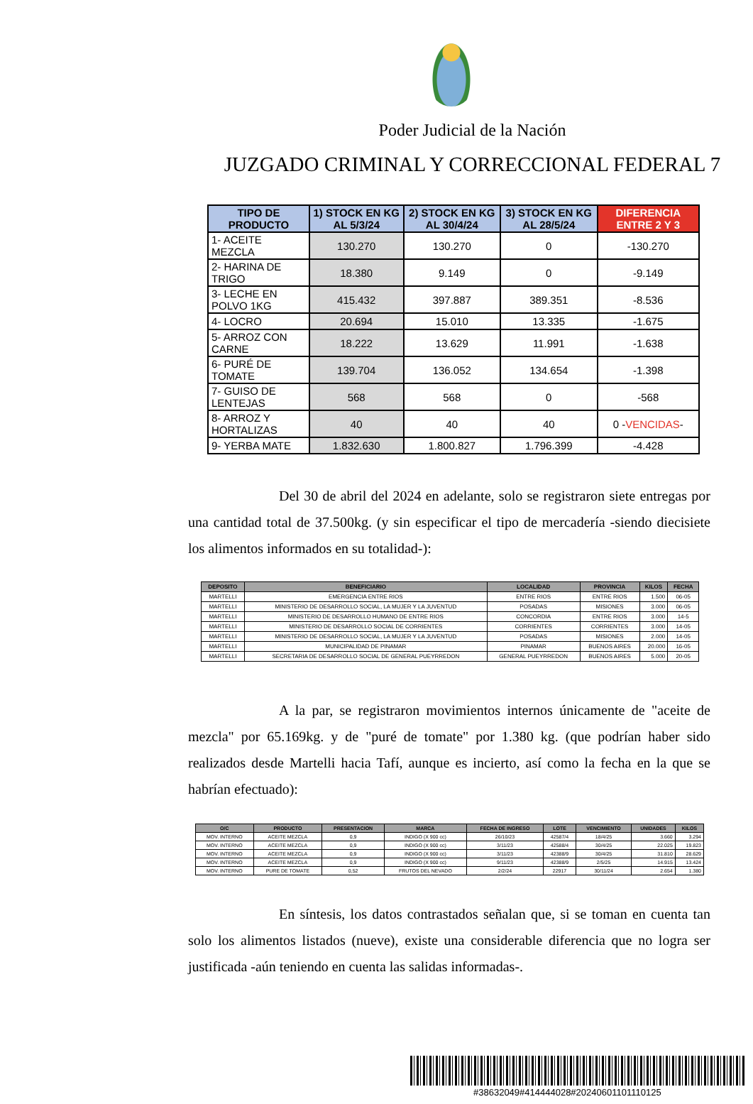Poder Judicial de la Nación
JUZGADO CRIMINAL Y CORRECCIONAL FEDERAL 7
| TIPO DE PRODUCTO | 1) STOCK EN KG AL 5/3/24 | 2) STOCK EN KG AL 30/4/24 | 3) STOCK EN KG AL 28/5/24 | DIFERENCIA ENTRE 2 Y 3 |
| --- | --- | --- | --- | --- |
| 1- ACEITE MEZCLA | 130.270 | 130.270 | 0 | -130.270 |
| 2- HARINA DE TRIGO | 18.380 | 9.149 | 0 | -9.149 |
| 3- LECHE EN POLVO 1KG | 415.432 | 397.887 | 389.351 | -8.536 |
| 4- LOCRO | 20.694 | 15.010 | 13.335 | -1.675 |
| 5- ARROZ CON CARNE | 18.222 | 13.629 | 11.991 | -1.638 |
| 6- PURÉ DE TOMATE | 139.704 | 136.052 | 134.654 | -1.398 |
| 7- GUISO DE LENTEJAS | 568 | 568 | 0 | -568 |
| 8- ARROZ Y HORTALIZAS | 40 | 40 | 40 | 0 - VENCIDAS - |
| 9- YERBA MATE | 1.832.630 | 1.800.827 | 1.796.399 | -4.428 |
Del 30 de abril del 2024 en adelante, solo se registraron siete entregas por una cantidad total de 37.500kg. (y sin especificar el tipo de mercadería -siendo diecisiete los alimentos informados en su totalidad-):
| DEPOSITO | BENEFICIARIO | LOCALIDAD | PROVINCIA | KILOS | FECHA |
| --- | --- | --- | --- | --- | --- |
| MARTELLI | EMERGENCIA ENTRE RIOS | ENTRE RIOS | ENTRE RIOS | 1.500 | 06-05 |
| MARTELLI | MINISTERIO DE DESARROLLO SOCIAL, LA MUJER Y LA JUVENTUD | POSADAS | MISIONES | 3.000 | 06-05 |
| MARTELLI | MINISTERIO DE DESARROLLO HUMANO DE ENTRE RIOS | CONCORDIA | ENTRE RIOS | 3.000 | 14-5 |
| MARTELLI | MINISTERIO DE DESARROLLO SOCIAL DE CORRIENTES | CORRIENTES | CORRIENTES | 3.000 | 14-05 |
| MARTELLI | MINISTERIO DE DESARROLLO SOCIAL, LA MUJER Y LA JUVENTUD | POSADAS | MISIONES | 2.000 | 14-05 |
| MARTELLI | MUNICIPALIDAD DE PINAMAR | PINAMAR | BUENOS AIRES | 20.000 | 16-05 |
| MARTELLI | SECRETARIA DE DESARROLLO SOCIAL DE GENERAL PUEYRREDON | GENERAL PUEYRREDON | BUENOS AIRES | 5.000 | 20-05 |
A la par, se registraron movimientos internos únicamente de "aceite de mezcla" por 65.169kg. y de "puré de tomate" por 1.380 kg. (que podrían haber sido realizados desde Martelli hacia Tafí, aunque es incierto, así como la fecha en la que se habrían efectuado):
| O/C | PRODUCTO | PRESENTACION | MARCA | FECHA DE INGRESO | LOTE | VENCIMIENTO | UNIDADES | KILOS |
| --- | --- | --- | --- | --- | --- | --- | --- | --- |
| MOV. INTERNO | ACEITE MEZCLA | 0,9 | INDIGO (X 900 cc) | 26/10/23 | 42587/4 | 18/4/25 | 3.660 | 3.294 |
| MOV. INTERNO | ACEITE MEZCLA | 0,9 | INDIGO (X 900 cc) | 3/11/23 | 42588/4 | 30/4/25 | 22.025 | 19.823 |
| MOV. INTERNO | ACEITE MEZCLA | 0,9 | INDIGO (X 900 cc) | 3/11/23 | 42388/9 | 30/4/25 | 31.810 | 28.629 |
| MOV. INTERNO | ACEITE MEZCLA | 0,9 | INDIGO (X 900 cc) | 9/11/23 | 42388/9 | 2/5/25 | 14.915 | 13.424 |
| MOV. INTERNO | PURE DE TOMATE | 0,52 | FRUTOS DEL NEVADO | 2/2/24 | 22917 | 30/11/24 | 2.654 | 1.380 |
En síntesis, los datos contrastados señalan que, si se toman en cuenta tan solo los alimentos listados (nueve), existe una considerable diferencia que no logra ser justificada -aún teniendo en cuenta las salidas informadas-.
#38632049#414444028#20240601101110125